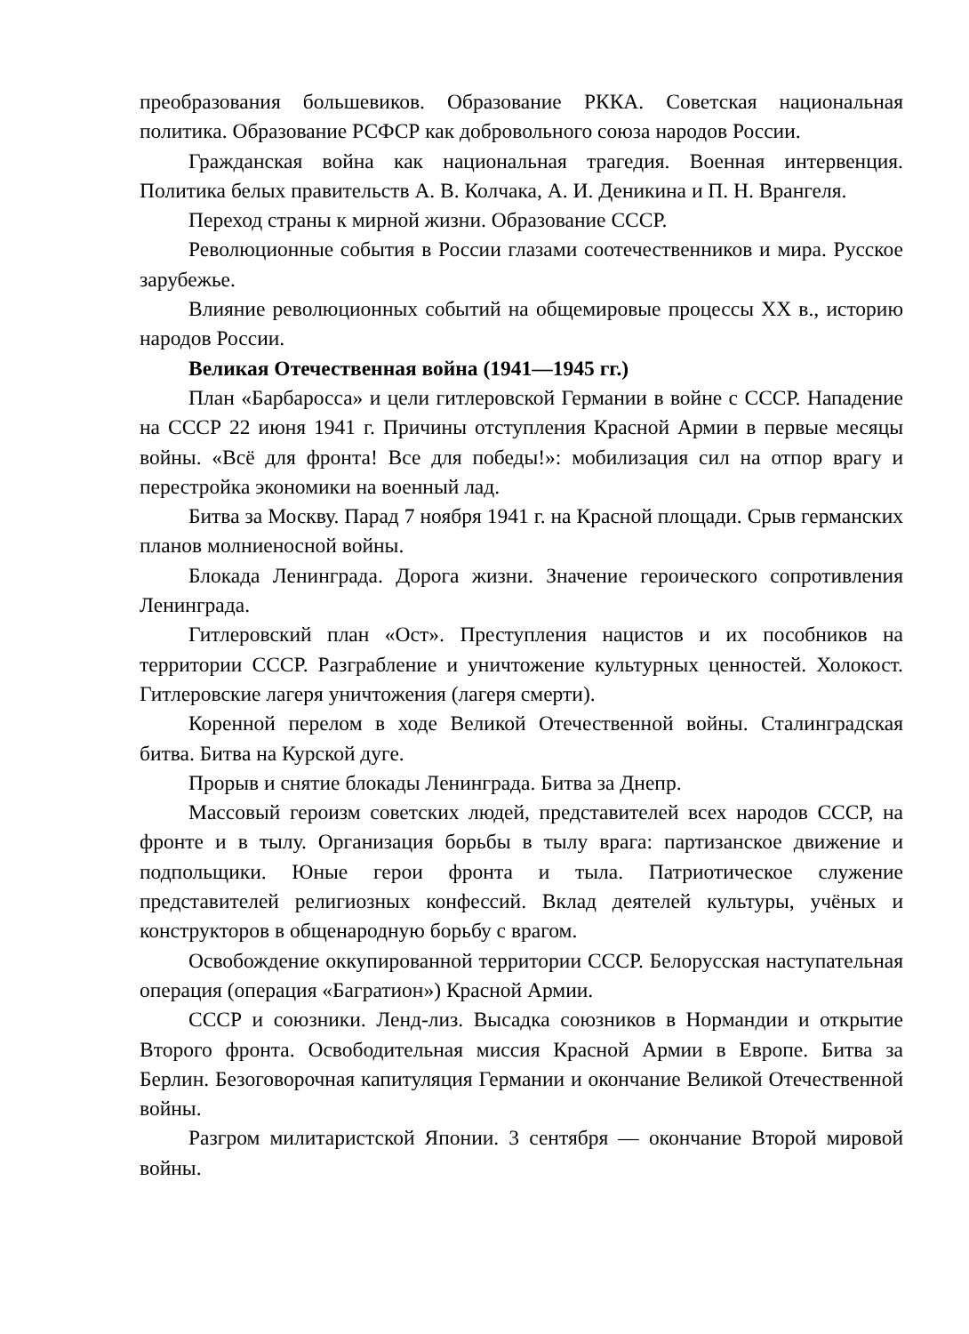преобразования большевиков. Образование РККА. Советская национальная политика. Образование РСФСР как добровольного союза народов России.
Гражданская война как национальная трагедия. Военная интервенция. Политика белых правительств А. В. Колчака, А. И. Деникина и П. Н. Врангеля.
Переход страны к мирной жизни. Образование СССР.
Революционные события в России глазами соотечественников и мира. Русское зарубежье.
Влияние революционных событий на общемировые процессы XX в., историю народов России.
Великая Отечественная война (1941—1945 гг.)
План «Барбаросса» и цели гитлеровской Германии в войне с СССР. Нападение на СССР 22 июня 1941 г. Причины отступления Красной Армии в первые месяцы войны. «Всё для фронта! Все для победы!»: мобилизация сил на отпор врагу и перестройка экономики на военный лад.
Битва за Москву. Парад 7 ноября 1941 г. на Красной площади. Срыв германских планов молниеносной войны.
Блокада Ленинграда. Дорога жизни. Значение героического сопротивления Ленинграда.
Гитлеровский план «Ост». Преступления нацистов и их пособников на территории СССР. Разграбление и уничтожение культурных ценностей. Холокост. Гитлеровские лагеря уничтожения (лагеря смерти).
Коренной перелом в ходе Великой Отечественной войны. Сталинградская битва. Битва на Курской дуге.
Прорыв и снятие блокады Ленинграда. Битва за Днепр.
Массовый героизм советских людей, представителей всех народов СССР, на фронте и в тылу. Организация борьбы в тылу врага: партизанское движение и подпольщики. Юные герои фронта и тыла. Патриотическое служение представителей религиозных конфессий. Вклад деятелей культуры, учёных и конструкторов в общенародную борьбу с врагом.
Освобождение оккупированной территории СССР. Белорусская наступательная операция (операция «Багратион») Красной Армии.
СССР и союзники. Ленд-лиз. Высадка союзников в Нормандии и открытие Второго фронта. Освободительная миссия Красной Армии в Европе. Битва за Берлин. Безоговорочная капитуляция Германии и окончание Великой Отечественной войны.
Разгром милитаристской Японии. 3 сентября — окончание Второй мировой войны.